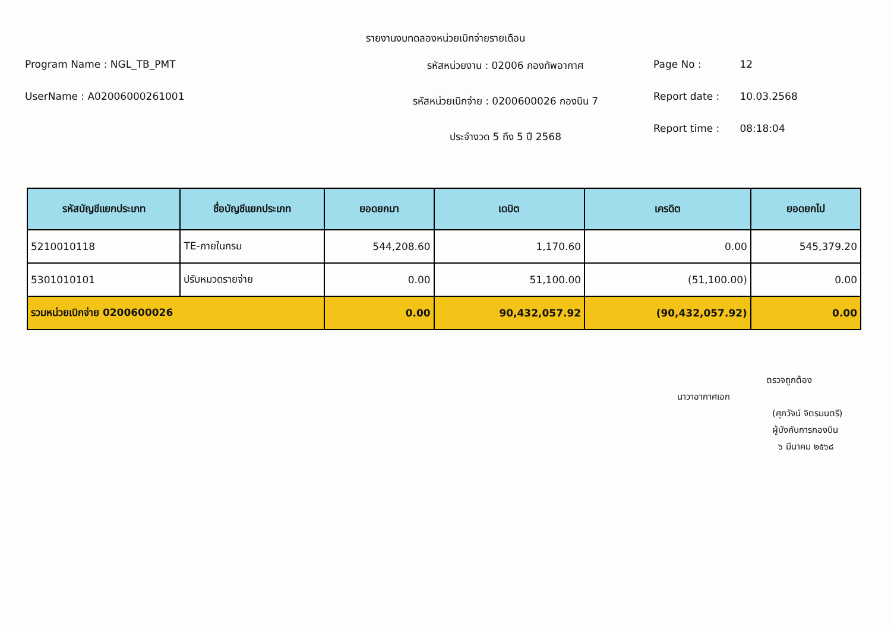รายงานงบทดลองหน่วยเบิกจ่ายรายเดือน
Program Name : NGL_TB_PMT
UserName : A02006000261001
รหัสหน่วยงาน : 02006 กองทัพอากาศ
รหัสหน่วยเบิกจ่าย : 0200600026 กองบิน 7
ประจำงวด 5 ถึง 5 ปี 2568
Page No : 12
Report date : 10.03.2568
Report time : 08:18:04
| รหัสบัญชีแยกประเภท | ชื่อบัญชีแยกประเภท | ยอดยกมา | เดบิต | เครดิต | ยอดยกไป |
| --- | --- | --- | --- | --- | --- |
| 5210010118 | TE-ภายในกรม | 544,208.60 | 1,170.60 | 0.00 | 545,379.20 |
| 5301010101 | ปรับหมวดรายจ่าย | 0.00 | 51,100.00 | (51,100.00) | 0.00 |
| รวมหน่วยเบิกจ่าย 0200600026 | | 0.00 | 90,432,057.92 | (90,432,057.92) | 0.00 |
ตรวจถูกต้อง
นาวาอากาศเอก
(ศุภวัจน์ จิตรมนตรี)
ผู้บังคับการกองบิน
๖ มีนาคม ๒๕๖๘